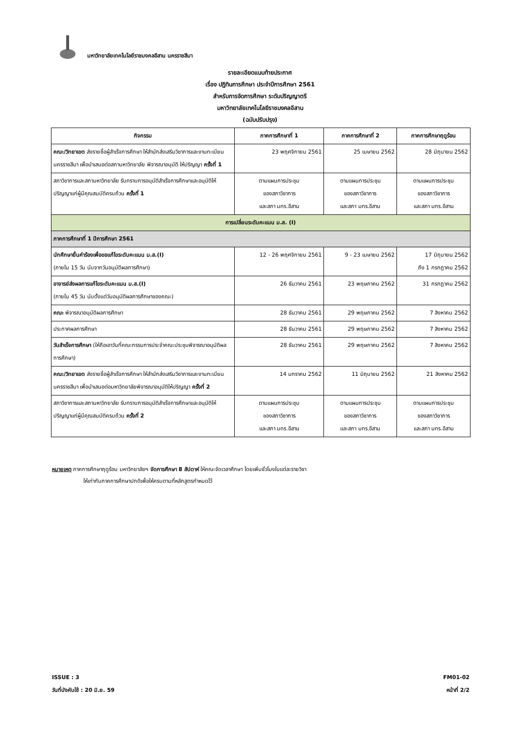มหาวิทยาลัยเทคโนโลยีราชมงคลอีสาน นครราชสีมา
รายละเอียดแนบท้ายประกาศ
เรื่อง ปฏิทินการศึกษา ประจำปีการศึกษา 2561
สำหรับการจัดการศึกษา ระดับปริญญาตรี
มหาวิทยาลัยเทคโนโลยีราชมงคลอีสาน
(ฉบับปรับปรุง)
| กิจกรรม | ภาคการศึกษาที่ 1 | ภาคการศึกษาที่ 2 | ภาคการศึกษาฤดูร้อน |
| --- | --- | --- | --- |
| คณะ/วิทยาเขต ส่งรายชื่อผู้สำเร็จการศึกษา ให้สำนักส่งเสริมวิชาการและงานทะเบียน นครราชสีมา เพื่อนำเสนอต่อสภามหาวิทยาลัย พิจารณาอนุมัติ ให้ปริญญา ครั้งที่ 1 | 23 พฤศจิกายน 2561 | 25 เมษายน 2562 | 28 มิถุนายน 2562 |
| สภาวิชาการและสภามหาวิทยาลัย รับทราบการอนุมัติสำเร็จการศึกษาและอนุมัติให้ปริญญาแก่ผู้มีคุณสมบัติครบถ้วน ครั้งที่ 1 | ตามแผนการประชุม ของสภาวิชาการ และสภา มทร.อีสาน | ตามแผนการประชุม ของสภาวิชาการ และสภา มทร.อีสาน | ตามแผนการประชุม ของสภาวิชาการ และสภา มทร.อีสาน |
| การเปลี่ยนระดับคะแนน ม.ส. (I) | | | |
| ภาคการศึกษาที่ 1 ปีการศึกษา 2561 | | | |
| นักศึกษายื่นคำร้องเพื่อขอแก้ไขระดับคะแนน ม.ส.(I) (ภายใน 15 วัน นับจากวันอนุมัติผลการศึกษา) | 12 - 26 พฤศจิกายน 2561 | 9 - 23 เมษายน 2562 | 17 มิถุนายน 2562 ถึง 1 กรกฎาคม 2562 |
| อาจารย์ส่งผลการแก้ไขระดับคะแนน ม.ส.(I) (ภายใน 45 วัน นับตั้งแต่วันอนุมัติผลการศึกษาของคณะ) | 26 ธันวาคม 2561 | 23 พฤษภาคม 2562 | 31 กรกฎาคม 2562 |
| คณะ พิจารณาอนุมัติผลการศึกษา | 28 ธันวาคม 2561 | 29 พฤษภาคม 2562 | 7 สิงหาคม 2562 |
| ประกาศผลการศึกษา | 28 ธันวาคม 2561 | 29 พฤษภาคม 2562 | 7 สิงหาคม 2562 |
| วันสำเร็จการศึกษา (ให้ถือเอาวันที่คณะกรรมการประจำคณะประชุมพิจารณาอนุมัติผลการศึกษา) | 28 ธันวาคม 2561 | 29 พฤษภาคม 2562 | 7 สิงหาคม 2562 |
| คณะ/วิทยาเขต ส่งรายชื่อผู้สำเร็จการศึกษา ให้สำนักส่งเสริมวิชาการและงานทะเบียน นครราชสีมา เพื่อนำเสนอต่อมหาวิทยาลัยพิจารณาอนุมัติให้ปริญญา ครั้งที่ 2 | 14 มกราคม 2562 | 11 มิถุนายน 2562 | 21 สิงหาคม 2562 |
| สภาวิชาการและสภามหาวิทยาลัย รับทราบการอนุมัติสำเร็จการศึกษาและอนุมัติให้ปริญญาแก่ผู้มีคุณสมบัติครบถ้วน ครั้งที่ 2 | ตามแผนการประชุม ของสภาวิชาการ และสภา มทร.อีสาน | ตามแผนการประชุม ของสภาวิชาการ และสภา มทร.อีสาน | ตามแผนการประชุม ของสภาวิชาการ และสภา มทร.อีสาน |
หมายเหตุ ภาคการศึกษาฤดูร้อน มหาวิทยาลัยฯ จัดการศึกษา 8 สัปดาห์ ให้คณะจัดเวลาศึกษา โดยเพิ่มชั่วโมงในแต่ละรายวิชา
ให้เท่ากับภาคการศึกษาปกติเพื่อให้ครบตามที่หลักสูตรกำหนดไว้
ISSUE : 3 FM01-02
วันที่บังคับใช้ : 20 มิ.ย. 59 หน้าที่ 2/2